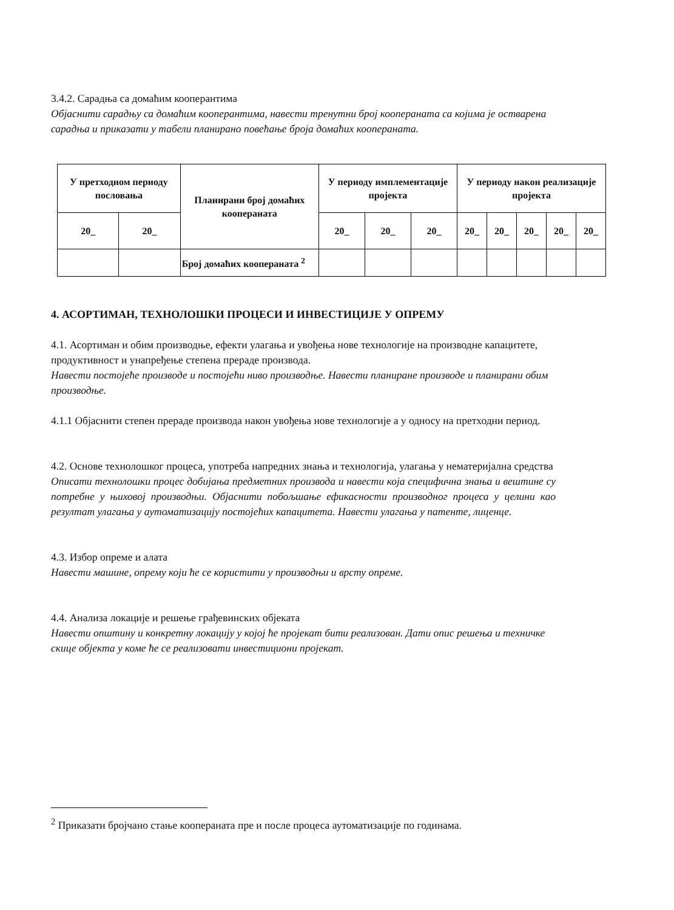3.4.2. Сарадња са домаћим коопeрантима
Објаснити сарадњу са домаћим коoперантима, навести тренутни број кооперaната са којима је остварена сарадња и приказати у табели планирано повећање броја домаћих кооперaната.
| У претходном периоду пословања | | Планирани број домаћих кооперaната | У периоду имплементације пројекта | | | У периоду након реализације пројекта | | | | |
| --- | --- | --- | --- | --- | --- | --- | --- | --- | --- | --- |
| 20_ | 20_ | | 20_ | 20_ | 20_ | 20_ | 20_ | 20_ | 20_ | 20_ |
| | | Број домаћих кооперaната <sup>2</sup> | | | | | | | | |
4. АСОРТИМАН, ТЕХНОЛОШКИ ПРОЦЕСИ И ИНВЕСТИЦИЈЕ У ОПРЕМУ
4.1. Асортиман и обим производње, ефекти улагања и увођења нове технологије на производне капацитете, продуктивност и унапређење степена прераде производа.
Навести постојеће производе и постојећи ниво производње. Навести планиране производе и планирани обим производње.
4.1.1 Објаснити степен прераде производа након увођења нове технологије а у односу на претходни период.
4.2. Основе технолошког процеса, употреба напредних знања и технологија, улагања у нематеријална средства
Описати технолошки процес добијања предметних производа и навести која специфична знања и вештине су потребне у њиховој производњи. Објаснити побољшање ефикасности производног процеса у целини као резултат улагања у аутоматизацију постојећих капацитета. Навести улагања у патенте, лиценце.
4.3. Избор опреме и алата
Навести машине, опрему који ће се користити у производњи и врсту опреме.
4.4. Анализа локације и решење грађевинских објеката
Навести општину и конкретну локацију у којој ће пројекат бити реализован. Дати опис решења и техничке скице објекта у коме ће се реализовати инвестициони пројекат.
<sup>2</sup> Приказати бројчано стање кооперaната пре и после процеса аутоматизације по годинама.